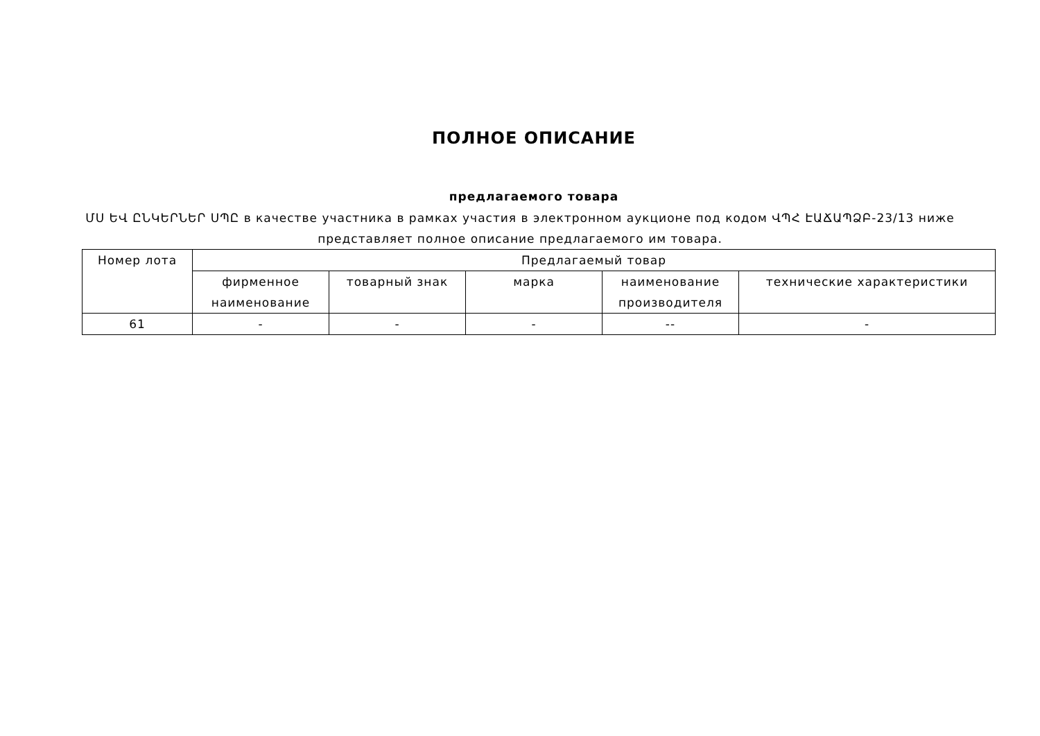ПОЛНОЕ ОПИСАНИЕ
предлагаемого товара
ՄՍ ԵՎ ԸՆԿԵՐՆԵՐ ՍՊԸ в качестве участника в рамках участия в электронном аукционе под кодом ՎՊՀ ԷԱՃԱՊՁԲ-23/13 ниже представляет полное описание предлагаемого им товара.
| Номер лота | Предлагаемый товар | | | | |
| --- | --- | --- | --- | --- | --- |
| | фирменное наименование | товарный знак | марка | наименование производителя | технические характеристики |
| 61 | - | - | - | -- | - |